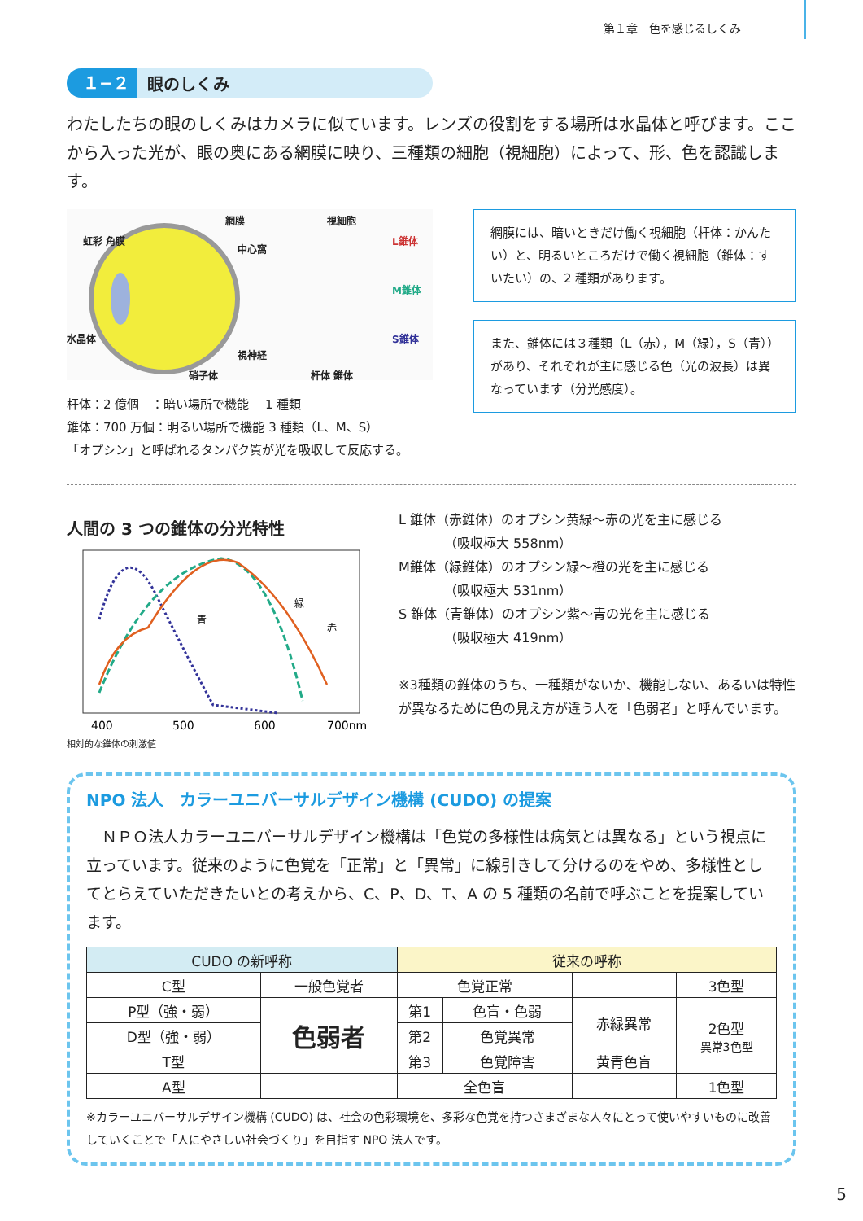第１章　色を感じるしくみ
１−２ 眼のしくみ
わたしたちの眼のしくみはカメラに似ています。レンズの役割をする場所は水晶体と呼びます。ここから入った光が、眼の奥にある網膜に映り、三種類の細胞（視細胞）によって、形、色を認識します。
網膜
虹彩 角膜
中心窩
水晶体
視神経
硝子体
視細胞
L錐体
M錐体
S錐体
杆体 錐体
杆体：2 億個　：暗い場所で機能　 1 種類
錐体：700 万個：明るい場所で機能 3 種類（L、M、S）
「オプシン」と呼ばれるタンパク質が光を吸収して反応する。
網膜には、暗いときだけ働く視細胞（杆体：かんたい）と、明るいところだけで働く視細胞（錐体：すいたい）の、2 種類があります。
また、錐体には３種類（L（赤），M（緑），S（青））があり、それぞれが主に感じる色（光の波長）は異なっています（分光感度）。
人間の 3 つの錐体の分光特性
青
緑
赤
400
500
600
700nm
相対的な錐体の刺激値
L 錐体（赤錐体）のオプシン黄緑〜赤の光を主に感じる
　　　　（吸収極大 558nm）
M錐体（緑錐体）のオプシン緑〜橙の光を主に感じる
　　　　（吸収極大 531nm）
S 錐体（青錐体）のオプシン紫〜青の光を主に感じる
　　　　（吸収極大 419nm）
※3種類の錐体のうち、一種類がないか、機能しない、あるいは特性が異なるために色の見え方が違う人を「色弱者」と呼んでいます。
NPO 法人　カラーユニバーサルデザイン機構 (CUDO) の提案
　ＮＰＯ法人カラーユニバーサルデザイン機構は「色覚の多様性は病気とは異なる」という視点に立っています。従来のように色覚を「正常」と「異常」に線引きして分けるのをやめ、多様性としてとらえていただきたいとの考えから、C、P、D、T、A の 5 種類の名前で呼ぶことを提案しています。
| CUDO の新呼称 | | 従来の呼称 | | | |
| --- | --- | --- | --- | --- | --- |
| C型 | 一般色覚者 | 色覚正常 | | | 3色型 |
| P型（強・弱） | 色弱者 | 第1 | 色盲・色弱 | 赤緑異常 | 2色型 異常3色型 |
| D型（強・弱） | | 第2 | 色覚異常 | | |
| T型 | | 第3 | 色覚障害 | 黄青色盲 | |
| A型 | | 全色盲 | | | 1色型 |
※カラーユニバーサルデザイン機構 (CUDO) は、社会の色彩環境を、多彩な色覚を持つさまざまな人々にとって使いやすいものに改善していくことで「人にやさしい社会づくり」を目指す NPO 法人です。
5